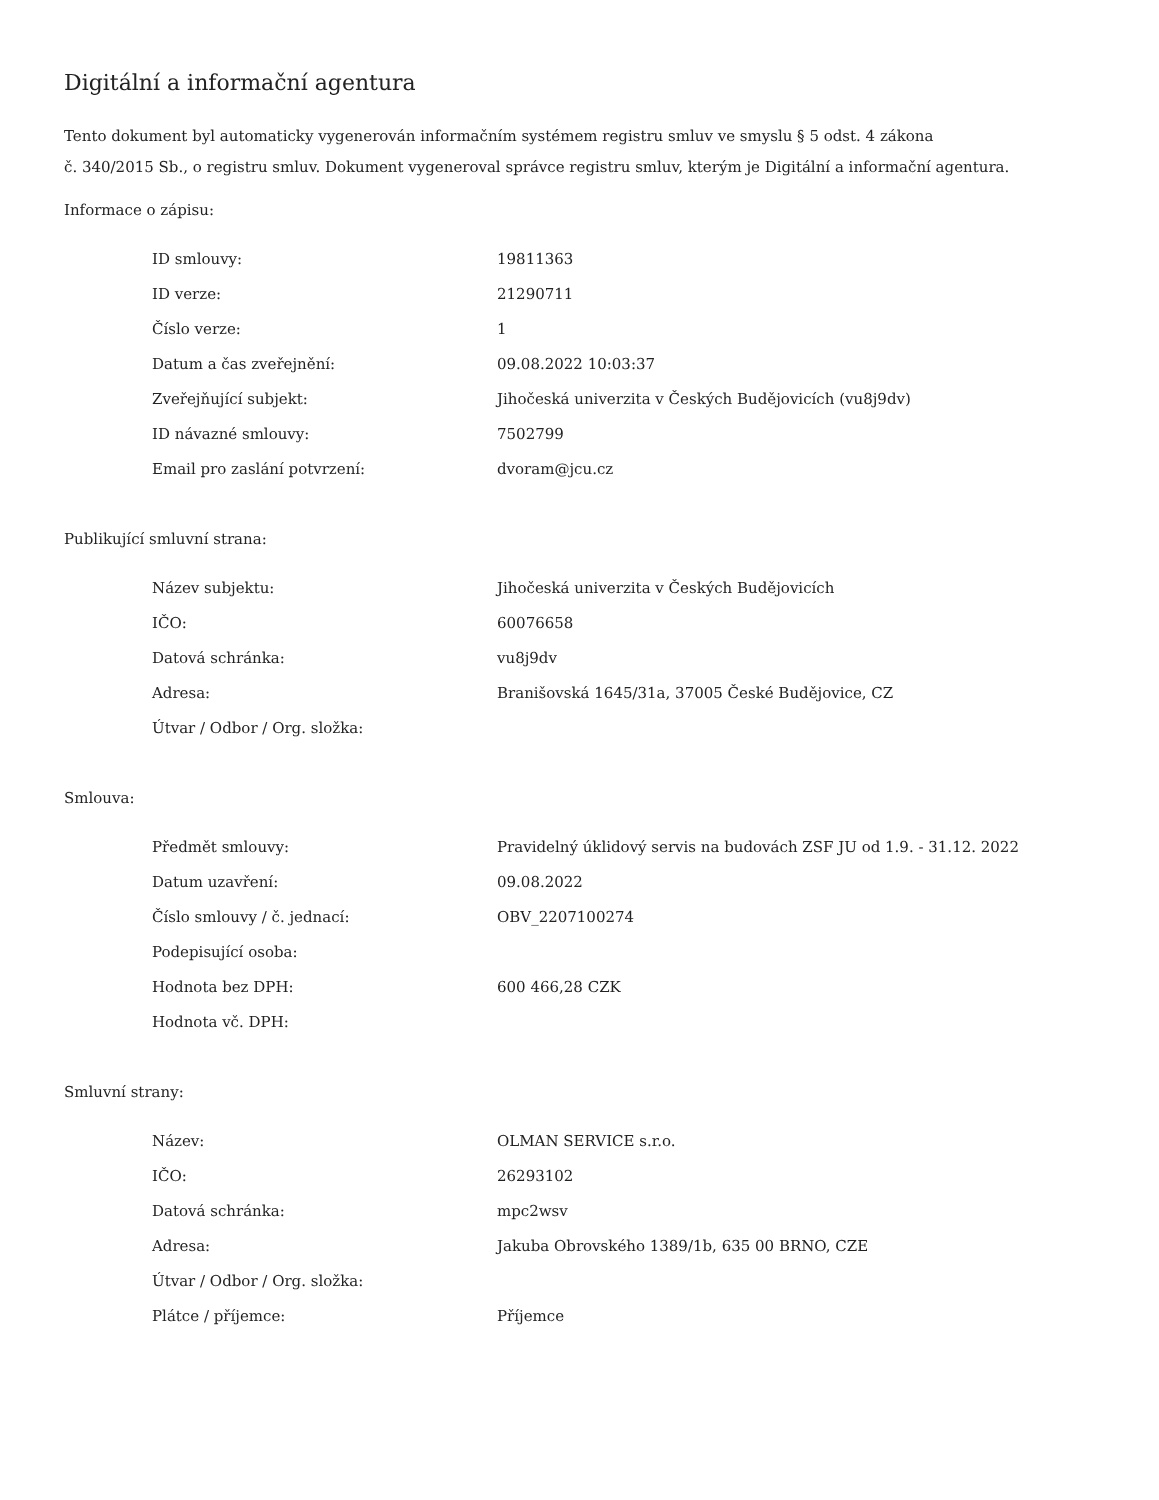Digitální a informační agentura
Tento dokument byl automaticky vygenerován informačním systémem registru smluv ve smyslu § 5 odst. 4 zákona
č. 340/2015 Sb., o registru smluv. Dokument vygeneroval správce registru smluv, kterým je Digitální a informační agentura.
Informace o zápisu:
| ID smlouvy: | 19811363 |
| ID verze: | 21290711 |
| Číslo verze: | 1 |
| Datum a čas zveřejnění: | 09.08.2022 10:03:37 |
| Zveřejňující subjekt: | Jihočeská univerzita v Českých Budějovicích (vu8j9dv) |
| ID návazné smlouvy: | 7502799 |
| Email pro zaslání potvrzení: | dvoram@jcu.cz |
Publikující smluvní strana:
| Název subjektu: | Jihočeská univerzita v Českých Budějovicích |
| IČO: | 60076658 |
| Datová schránka: | vu8j9dv |
| Adresa: | Branišovská 1645/31a, 37005 České Budějovice, CZ |
| Útvar / Odbor / Org. složka: | |
Smlouva:
| Předmět smlouvy: | Pravidelný úklidový servis na budovách ZSF JU od 1.9. - 31.12. 2022 |
| Datum uzavření: | 09.08.2022 |
| Číslo smlouvy / č. jednací: | OBV_2207100274 |
| Podepisující osoba: | |
| Hodnota bez DPH: | 600 466,28 CZK |
| Hodnota vč. DPH: | |
Smluvní strany:
| Název: | OLMAN SERVICE s.r.o. |
| IČO: | 26293102 |
| Datová schránka: | mpc2wsv |
| Adresa: | Jakuba Obrovského 1389/1b, 635 00 BRNO, CZE |
| Útvar / Odbor / Org. složka: | |
| Plátce / příjemce: | Příjemce |